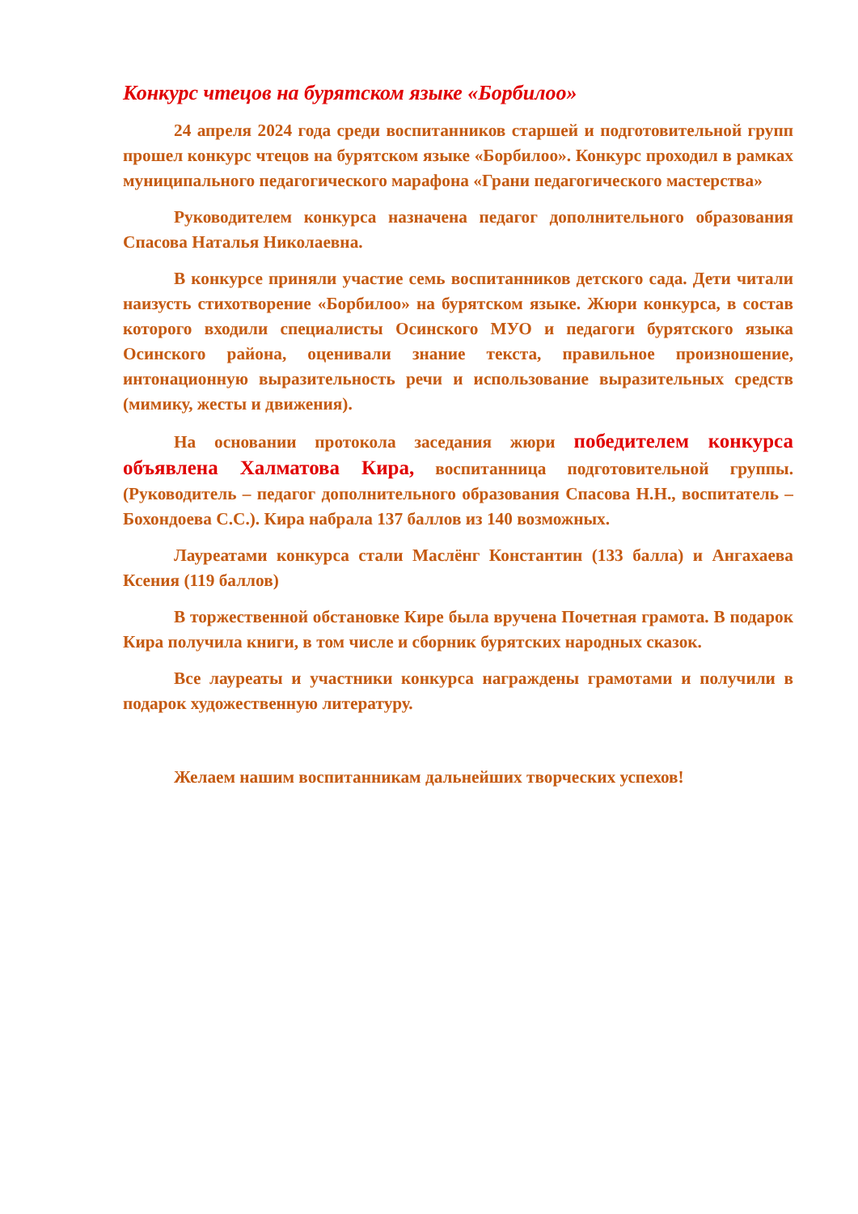Конкурс чтецов на бурятском языке «Борбилоо»
24 апреля 2024 года среди воспитанников старшей и подготовительной групп прошел конкурс чтецов на бурятском языке «Борбилоо». Конкурс проходил в рамках муниципального педагогического марафона «Грани педагогического мастерства»
Руководителем конкурса назначена педагог дополнительного образования Спасова Наталья Николаевна.
В конкурсе приняли участие семь воспитанников детского сада. Дети читали наизусть стихотворение «Борбилоо» на бурятском языке. Жюри конкурса, в состав которого входили специалисты Осинского МУО и педагоги бурятского языка Осинского района, оценивали знание текста, правильное произношение, интонационную выразительность речи и использование выразительных средств (мимику, жесты и движения).
На основании протокола заседания жюри победителем конкурса объявлена Халматова Кира, воспитанница подготовительной группы. (Руководитель – педагог дополнительного образования Спасова Н.Н., воспитатель – Бохондоева С.С.). Кира набрала 137 баллов из 140 возможных.
Лауреатами конкурса стали Маслёнг Константин (133 балла) и Ангахаева Ксения (119 баллов)
В торжественной обстановке Кире была вручена Почетная грамота. В подарок Кира получила книги, в том числе и сборник бурятских народных сказок.
Все лауреаты и участники конкурса награждены грамотами и получили в подарок художественную литературу.
Желаем нашим воспитанникам дальнейших творческих успехов!